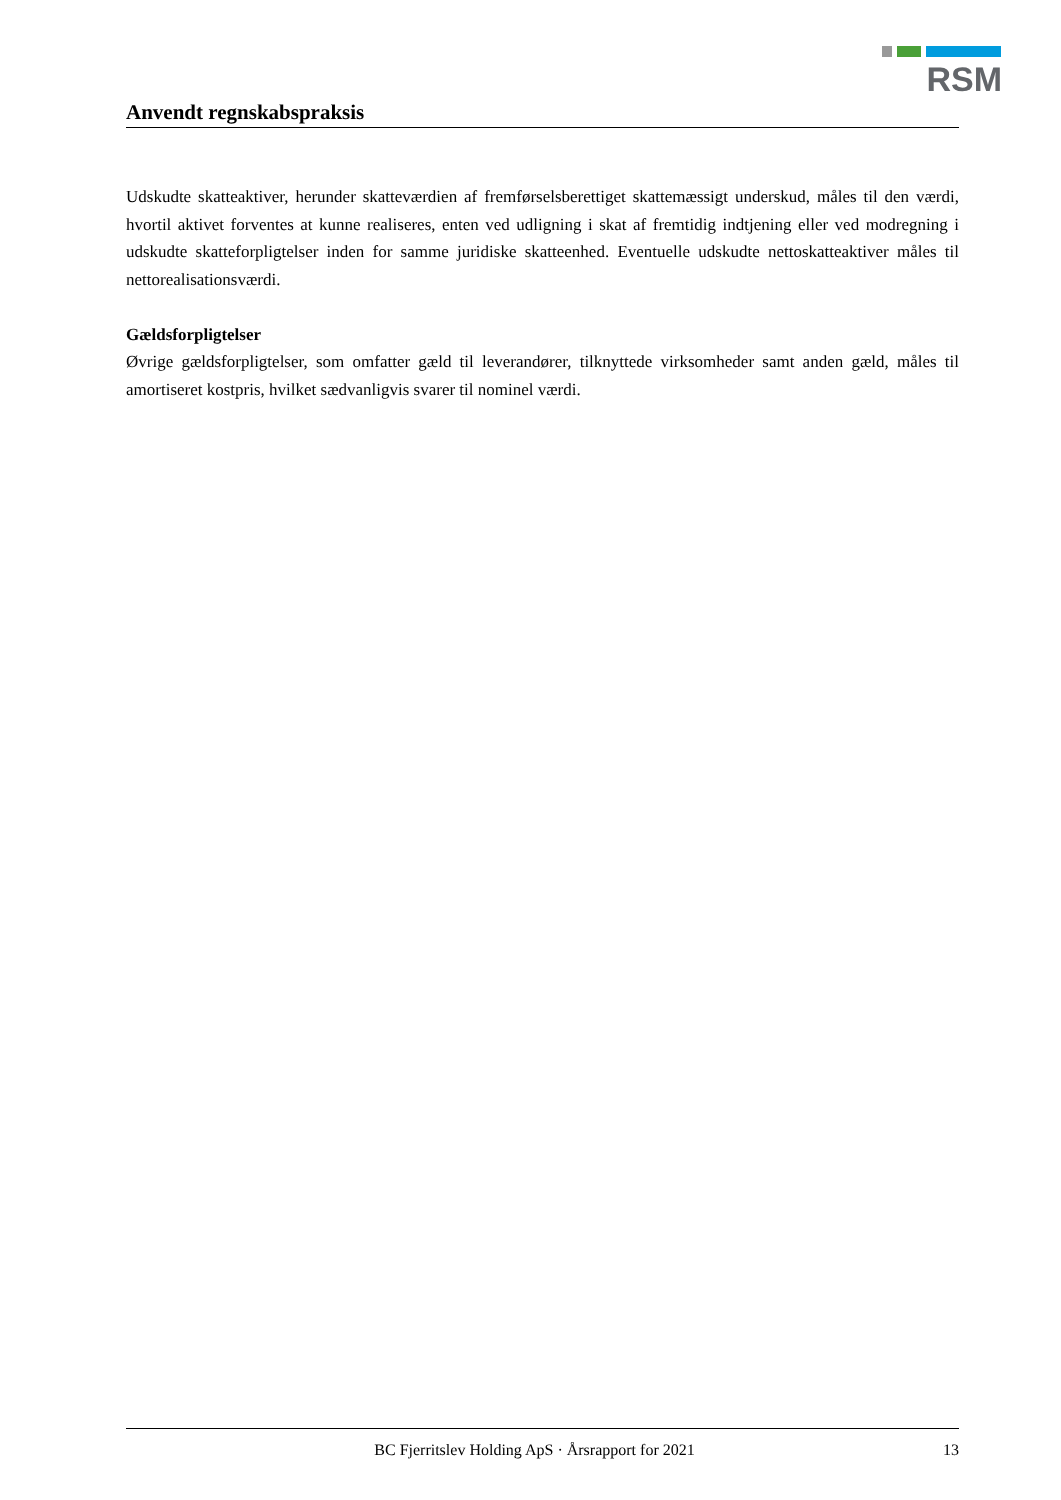RSM
Anvendt regnskabspraksis
Udskudte skatteaktiver, herunder skatteværdien af fremførselsberettiget skattemæssigt underskud, måles til den værdi, hvortil aktivet forventes at kunne realiseres, enten ved udligning i skat af fremtidig indtje­ning eller ved modregning i udskudte skatteforpligtelser inden for samme juridiske skatteenhed. Eventu­elle udskudte nettoskatteaktiver måles til nettorealisationsværdi.
Gældsforpligtelser
Øvrige gældsforpligtelser, som omfatter gæld til leverandører, tilknyttede virksomheder samt anden gæld, måles til amortiseret kostpris, hvilket sædvanligvis svarer til nominel værdi.
BC Fjerritslev Holding ApS · Årsrapport for 2021 13